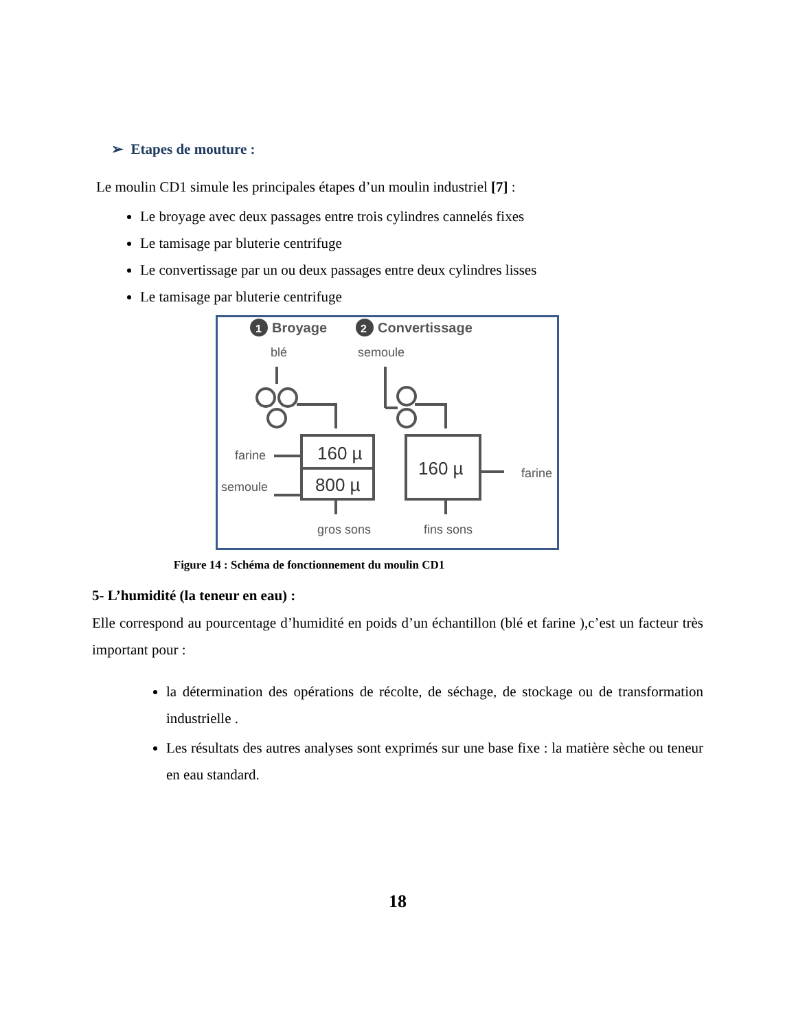➢ Etapes de mouture :
Le moulin CD1 simule les principales étapes d’un moulin industriel [7] :
Le broyage avec deux passages entre trois cylindres cannelés fixes
Le tamisage par bluterie centrifuge
Le convertissage par un ou deux passages entre deux cylindres lisses
Le tamisage par bluterie centrifuge
1
Broyage
2
Convertissage
blé
semoule
160 µ
800 µ
160 µ
farine
semoule
farine
gros sons
fins sons
Figure 14 : Schéma de fonctionnement du moulin CD1
5- L’humidité (la teneur en eau) :
Elle correspond au pourcentage d’humidité en poids d’un échantillon (blé et farine ),c’est un facteur très important pour :
la détermination des opérations de récolte, de séchage, de stockage ou de transformation industrielle .
Les résultats des autres analyses sont exprimés sur une base fixe : la matière sèche ou teneur en eau standard.
18